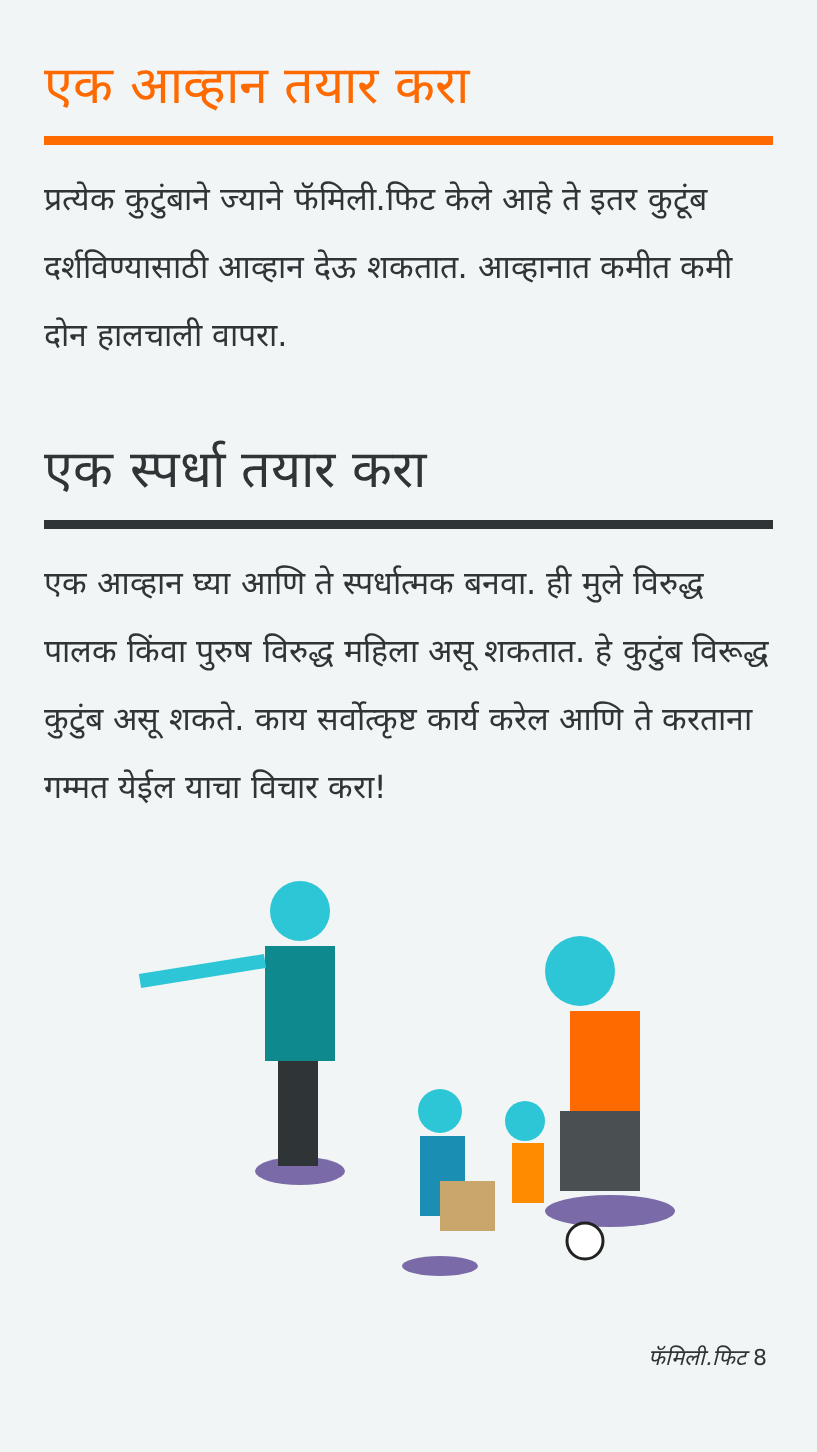एक आव्हान तयार करा
प्रत्येक कुटुंबाने ज्याने फॅमिली.फिट केले आहे ते इतर कुटूंब दर्शविण्यासाठी आव्हान देऊ शकतात. आव्हानात कमीत कमी दोन हालचाली वापरा.
एक स्पर्धा तयार करा
एक आव्हान घ्या आणि ते स्पर्धात्मक बनवा. ही मुले विरुद्ध पालक किंवा पुरुष विरुद्ध महिला असू शकतात. हे कुटुंब विरूद्ध कुटुंब असू शकते. काय सर्वोत्कृष्ट कार्य करेल आणि ते करताना गम्मत येईल याचा विचार करा!
फॅमिली.फिट 8